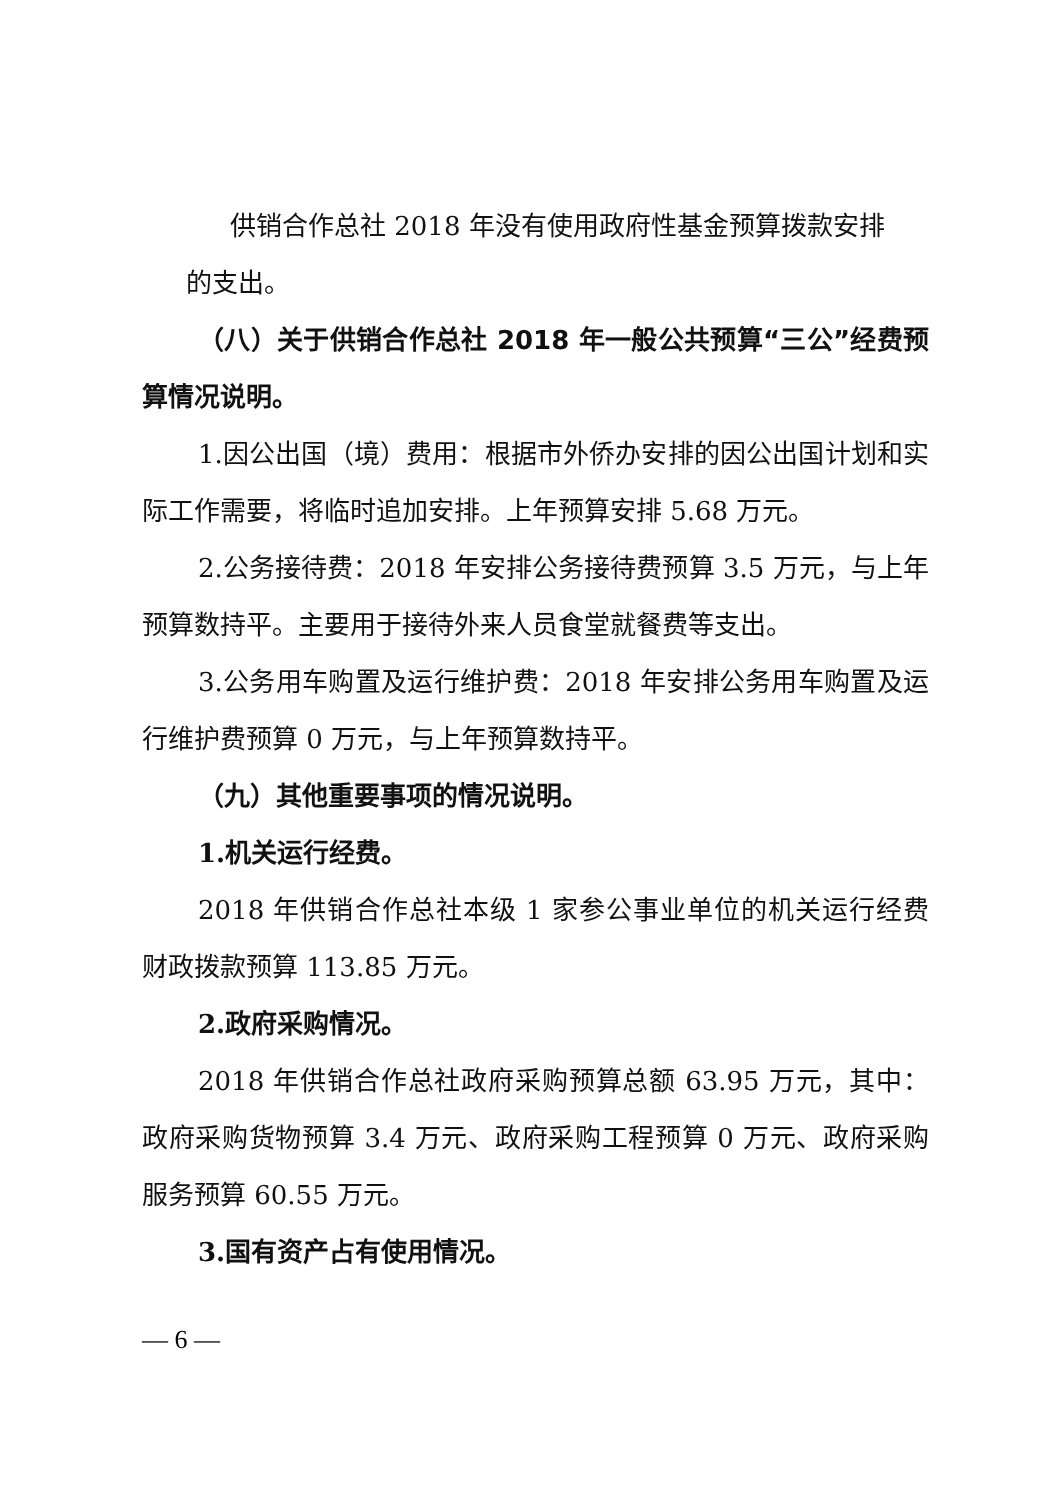供销合作总社 2018 年没有使用政府性基金预算拨款安排
的支出。
（八）关于供销合作总社 2018 年一般公共预算“三公”经费预算情况说明。
1.因公出国（境）费用：根据市外侨办安排的因公出国计划和实际工作需要，将临时追加安排。上年预算安排 5.68 万元。
2.公务接待费：2018 年安排公务接待费预算 3.5 万元，与上年预算数持平。主要用于接待外来人员食堂就餐费等支出。
3.公务用车购置及运行维护费：2018 年安排公务用车购置及运行维护费预算 0 万元，与上年预算数持平。
（九）其他重要事项的情况说明。
1.机关运行经费。
2018 年供销合作总社本级 1 家参公事业单位的机关运行经费财政拨款预算 113.85 万元。
2.政府采购情况。
2018 年供销合作总社政府采购预算总额 63.95 万元，其中：政府采购货物预算 3.4 万元、政府采购工程预算 0 万元、政府采购服务预算 60.55 万元。
3.国有资产占有使用情况。
— 6 —